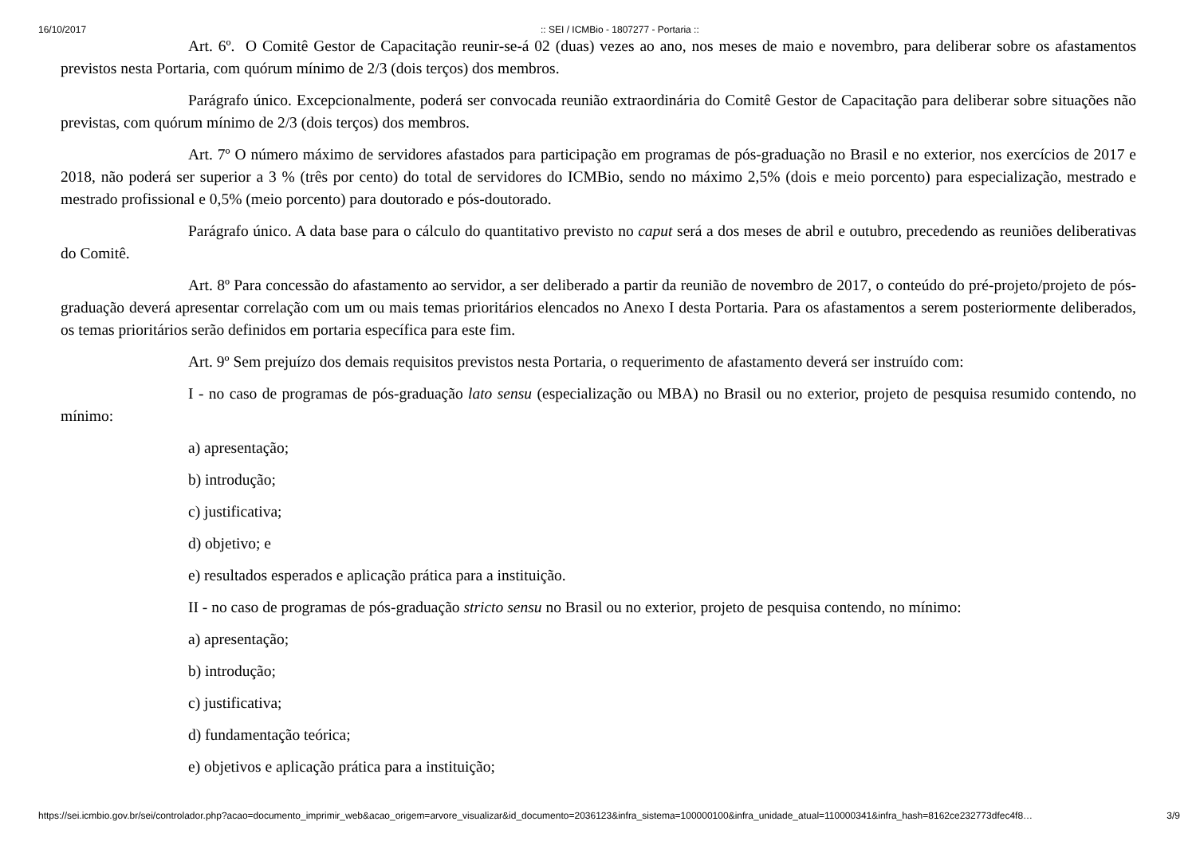16/10/2017:: SEI / ICMBio - 1807277 - Portaria ::
Art. 6º. O Comitê Gestor de Capacitação reunir-se-á 02 (duas) vezes ao ano, nos meses de maio e novembro, para deliberar sobre os afastamentos previstos nesta Portaria, com quórum mínimo de 2/3 (dois terços) dos membros.
Parágrafo único. Excepcionalmente, poderá ser convocada reunião extraordinária do Comitê Gestor de Capacitação para deliberar sobre situações não previstas, com quórum mínimo de 2/3 (dois terços) dos membros.
Art. 7º O número máximo de servidores afastados para participação em programas de pós-graduação no Brasil e no exterior, nos exercícios de 2017 e 2018, não poderá ser superior a 3 % (três por cento) do total de servidores do ICMBio, sendo no máximo 2,5% (dois e meio porcento) para especialização, mestrado e mestrado profissional e 0,5% (meio porcento) para doutorado e pós-doutorado.
Parágrafo único. A data base para o cálculo do quantitativo previsto no caput será a dos meses de abril e outubro, precedendo as reuniões deliberativas do Comitê.
Art. 8º Para concessão do afastamento ao servidor, a ser deliberado a partir da reunião de novembro de 2017, o conteúdo do pré-projeto/projeto de pós-graduação deverá apresentar correlação com um ou mais temas prioritários elencados no Anexo I desta Portaria. Para os afastamentos a serem posteriormente deliberados, os temas prioritários serão definidos em portaria específica para este fim.
Art. 9º Sem prejuízo dos demais requisitos previstos nesta Portaria, o requerimento de afastamento deverá ser instruído com:
I - no caso de programas de pós-graduação lato sensu (especialização ou MBA) no Brasil ou no exterior, projeto de pesquisa resumido contendo, no mínimo:
a) apresentação;
b) introdução;
c) justificativa;
d) objetivo; e
e) resultados esperados e aplicação prática para a instituição.
II - no caso de programas de pós-graduação stricto sensu no Brasil ou no exterior, projeto de pesquisa contendo, no mínimo:
a) apresentação;
b) introdução;
c) justificativa;
d) fundamentação teórica;
e) objetivos e aplicação prática para a instituição;
https://sei.icmbio.gov.br/sei/controlador.php?acao=documento_imprimir_web&acao_origem=arvore_visualizar&id_documento=2036123&infra_sistema=100000100&infra_unidade_atual=110000341&infra_hash=8162ce232773dfec4f8… 3/9